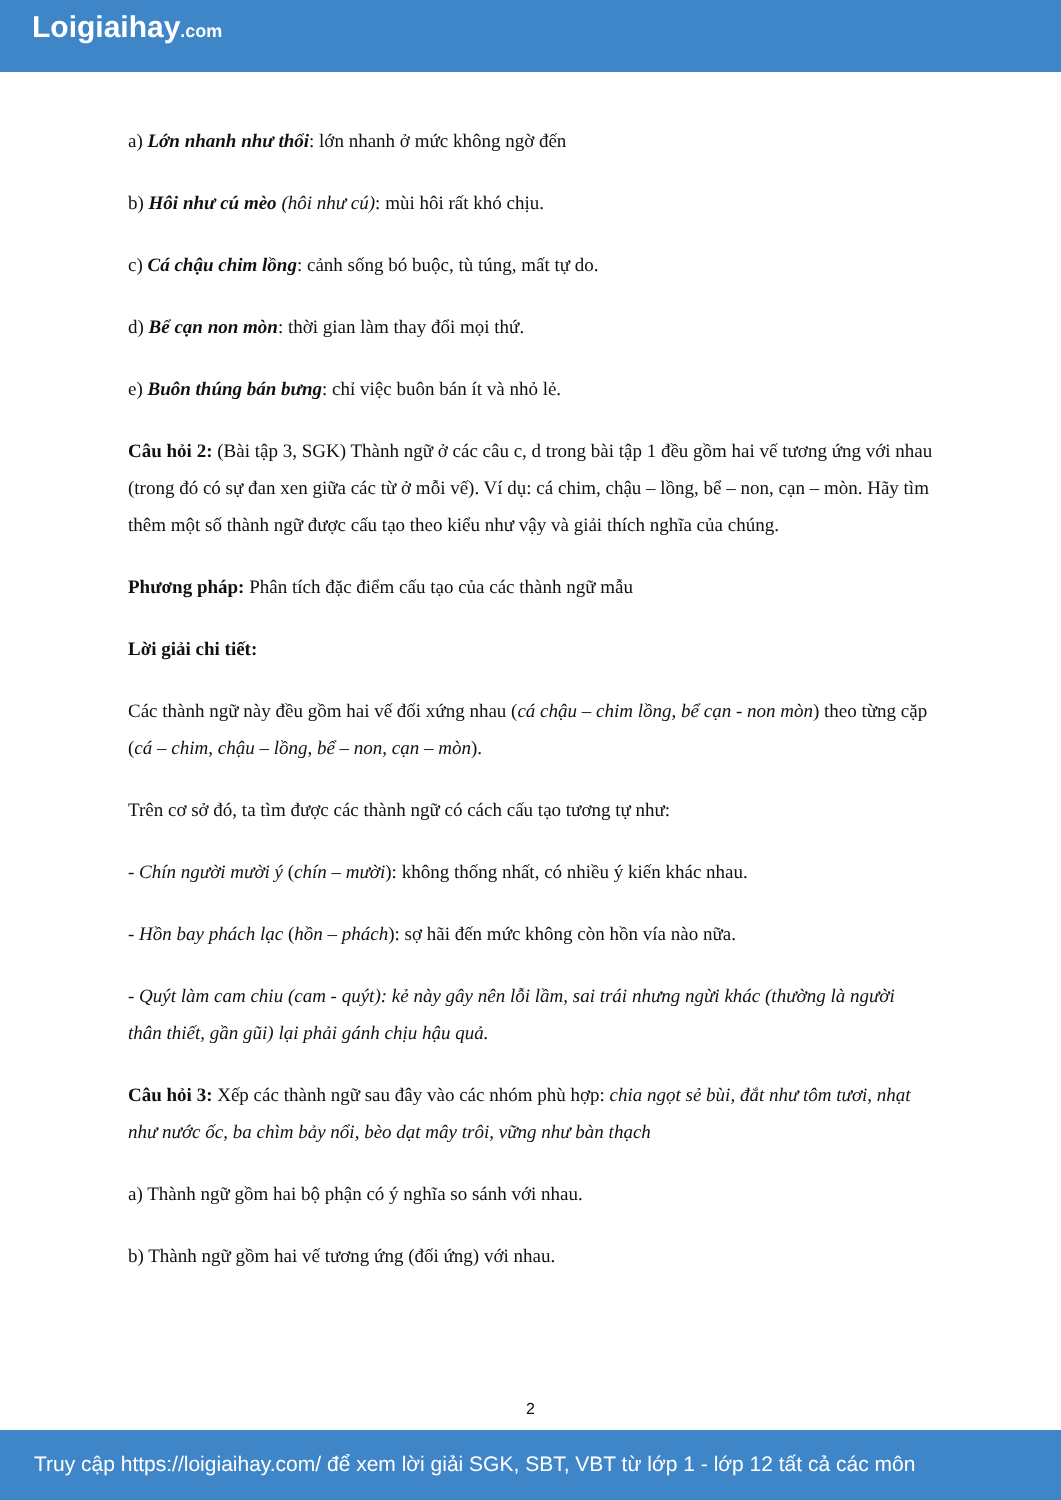Loigiaihay.com
a) Lớn nhanh như thổi: lớn nhanh ở mức không ngờ đến
b) Hôi như cú mèo (hôi như cú): mùi hôi rất khó chịu.
c) Cá chậu chim lồng: cảnh sống bó buộc, tù túng, mất tự do.
d) Bể cạn non mòn: thời gian làm thay đổi mọi thứ.
e) Buôn thúng bán bưng: chỉ việc buôn bán ít và nhỏ lẻ.
Câu hỏi 2: (Bài tập 3, SGK) Thành ngữ ở các câu c, d trong bài tập 1 đều gồm hai vế tương ứng với nhau (trong đó có sự đan xen giữa các từ ở mỗi vế). Ví dụ: cá chim, chậu – lồng, bể – non, cạn – mòn. Hãy tìm thêm một số thành ngữ được cấu tạo theo kiểu như vậy và giải thích nghĩa của chúng.
Phương pháp: Phân tích đặc điểm cấu tạo của các thành ngữ mẫu
Lời giải chi tiết:
Các thành ngữ này đều gồm hai vế đối xứng nhau (cá chậu – chim lồng, bể cạn - non mòn) theo từng cặp (cá – chim, chậu – lồng, bể – non, cạn – mòn).
Trên cơ sở đó, ta tìm được các thành ngữ có cách cấu tạo tương tự như:
- Chín người mười ý (chín – mười): không thống nhất, có nhiều ý kiến khác nhau.
- Hồn bay phách lạc (hồn – phách): sợ hãi đến mức không còn hồn vía nào nữa.
- Quýt làm cam chiu (cam - quýt): kẻ này gây nên lỗi lầm, sai trái nhưng ngừi khác (thường là người thân thiết, gần gũi) lại phải gánh chịu hậu quả.
Câu hỏi 3: Xếp các thành ngữ sau đây vào các nhóm phù hợp: chia ngọt sẻ bùi, đắt như tôm tươi, nhạt như nước ốc, ba chìm bảy nổi, bèo dạt mây trôi, vững như bàn thạch
a) Thành ngữ gồm hai bộ phận có ý nghĩa so sánh với nhau.
b) Thành ngữ gồm hai vế tương ứng (đối ứng) với nhau.
2
Truy cập https://loigiaihay.com/ để xem lời giải SGK, SBT, VBT từ lớp 1 - lớp 12 tất cả các môn